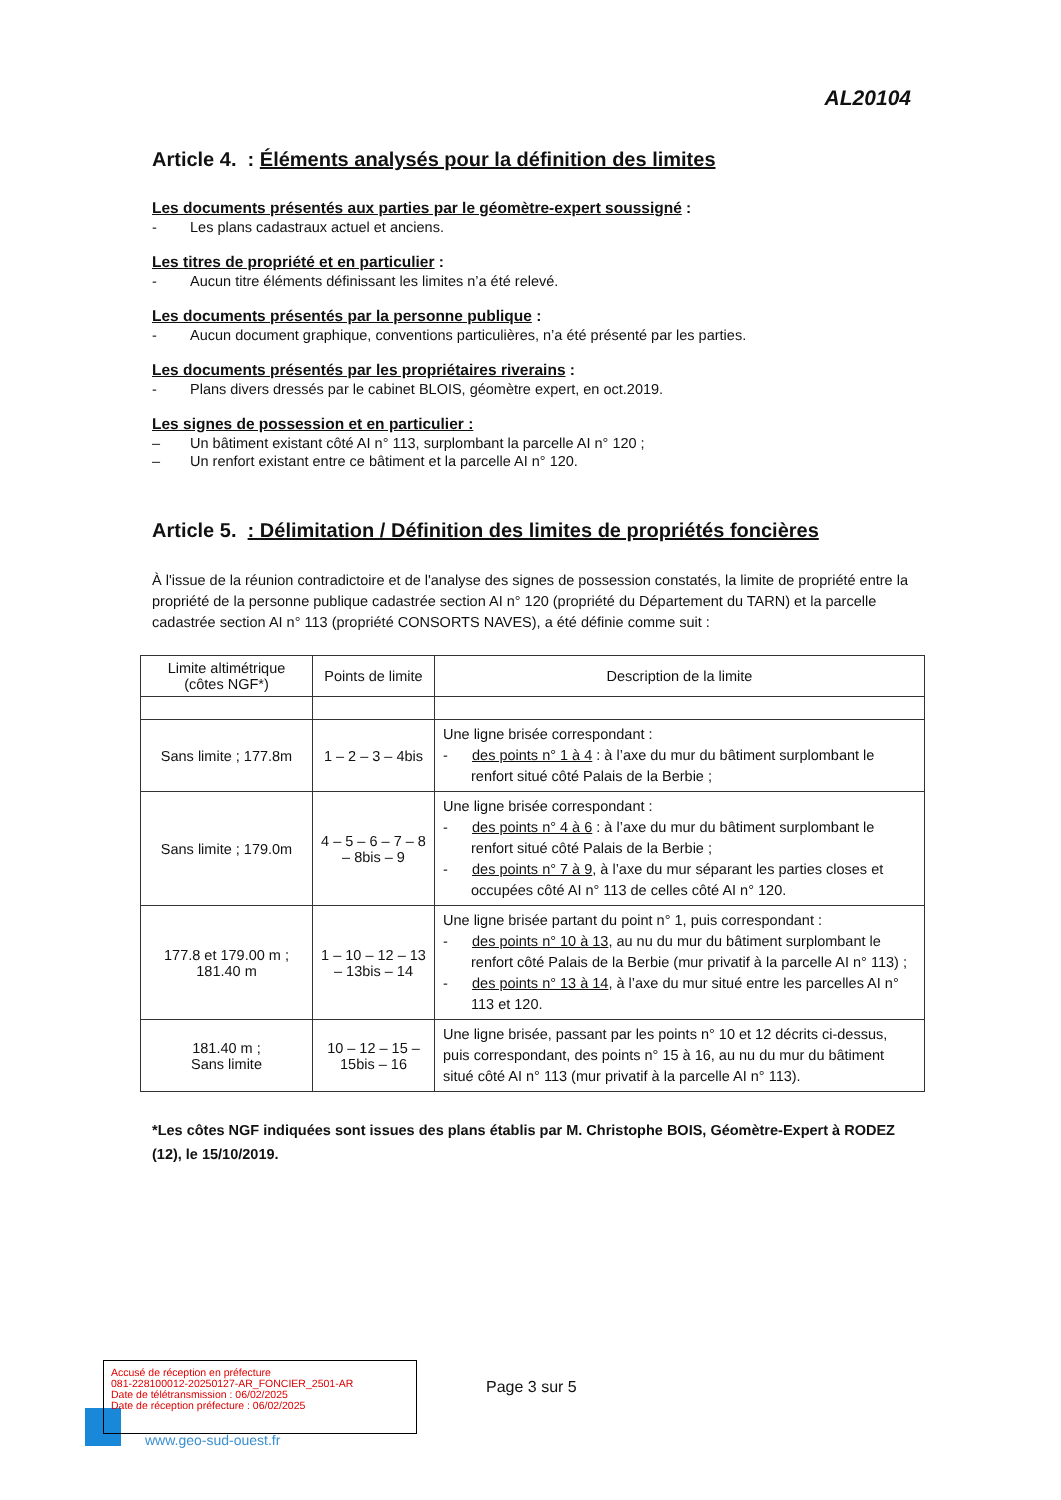AL20104
Article 4. : Éléments analysés pour la définition des limites
Les documents présentés aux parties par le géomètre-expert soussigné :
- Les plans cadastraux actuel et anciens.
Les titres de propriété et en particulier :
- Aucun titre éléments définissant les limites n’a été relevé.
Les documents présentés par la personne publique :
- Aucun document graphique, conventions particulières, n’a été présenté par les parties.
Les documents présentés par les propriétaires riverains :
- Plans divers dressés par le cabinet BLOIS, géomètre expert, en oct.2019.
Les signes de possession et en particulier :
– Un bâtiment existant côté AI n° 113, surplombant la parcelle AI n° 120 ;
– Un renfort existant entre ce bâtiment et la parcelle AI n° 120.
Article 5. : Délimitation / Définition des limites de propriétés foncières
À l'issue de la réunion contradictoire et de l'analyse des signes de possession constatés, la limite de propriété entre la propriété de la personne publique cadastrée section AI n° 120 (propriété du Département du TARN) et la parcelle cadastrée section AI n° 113 (propriété CONSORTS NAVES), a été définie comme suit :
| Limite altimétrique (côtes NGF*) | Points de limite | Description de la limite |
| --- | --- | --- |
| Sans limite ; 177.8m | 1 – 2 – 3 – 4bis | Une ligne brisée correspondant : - des points n° 1 à 4 : à l’axe du mur du bâtiment surplombant le renfort situé côté Palais de la Berbie ; |
| Sans limite ; 179.0m | 4 – 5 – 6 – 7 – 8 – 8bis – 9 | Une ligne brisée correspondant : - des points n° 4 à 6 : à l’axe du mur du bâtiment surplombant le renfort situé côté Palais de la Berbie ; - des points n° 7 à 9 , à l’axe du mur séparant les parties closes et occupées côté AI n° 113 de celles côté AI n° 120. |
| 177.8 et 179.00 m ; 181.40 m | 1 – 10 – 12 – 13 – 13bis – 14 | Une ligne brisée partant du point n° 1, puis correspondant : - des points n° 10 à 13 , au nu du mur du bâtiment surplombant le renfort côté Palais de la Berbie (mur privatif à la parcelle AI n° 113) ; - des points n° 13 à 14 , à l’axe du mur situé entre les parcelles AI n° 113 et 120. |
| 181.40 m ; Sans limite | 10 – 12 – 15 – 15bis – 16 | Une ligne brisée, passant par les points n° 10 et 12 décrits ci-dessus, puis correspondant, des points n° 15 à 16, au nu du mur du bâtiment situé côté AI n° 113 (mur privatif à la parcelle AI n° 113). |
*Les côtes NGF indiquées sont issues des plans établis par M. Christophe BOIS, Géomètre-Expert à RODEZ (12), le 15/10/2019.
Accusé de réception en préfecture
081-228100012-20250127-AR_FONCIER_2501-AR
Date de télétransmission : 06/02/2025
Date de réception préfecture : 06/02/2025
Page 3 sur 5
www.geo-sud-ouest.fr